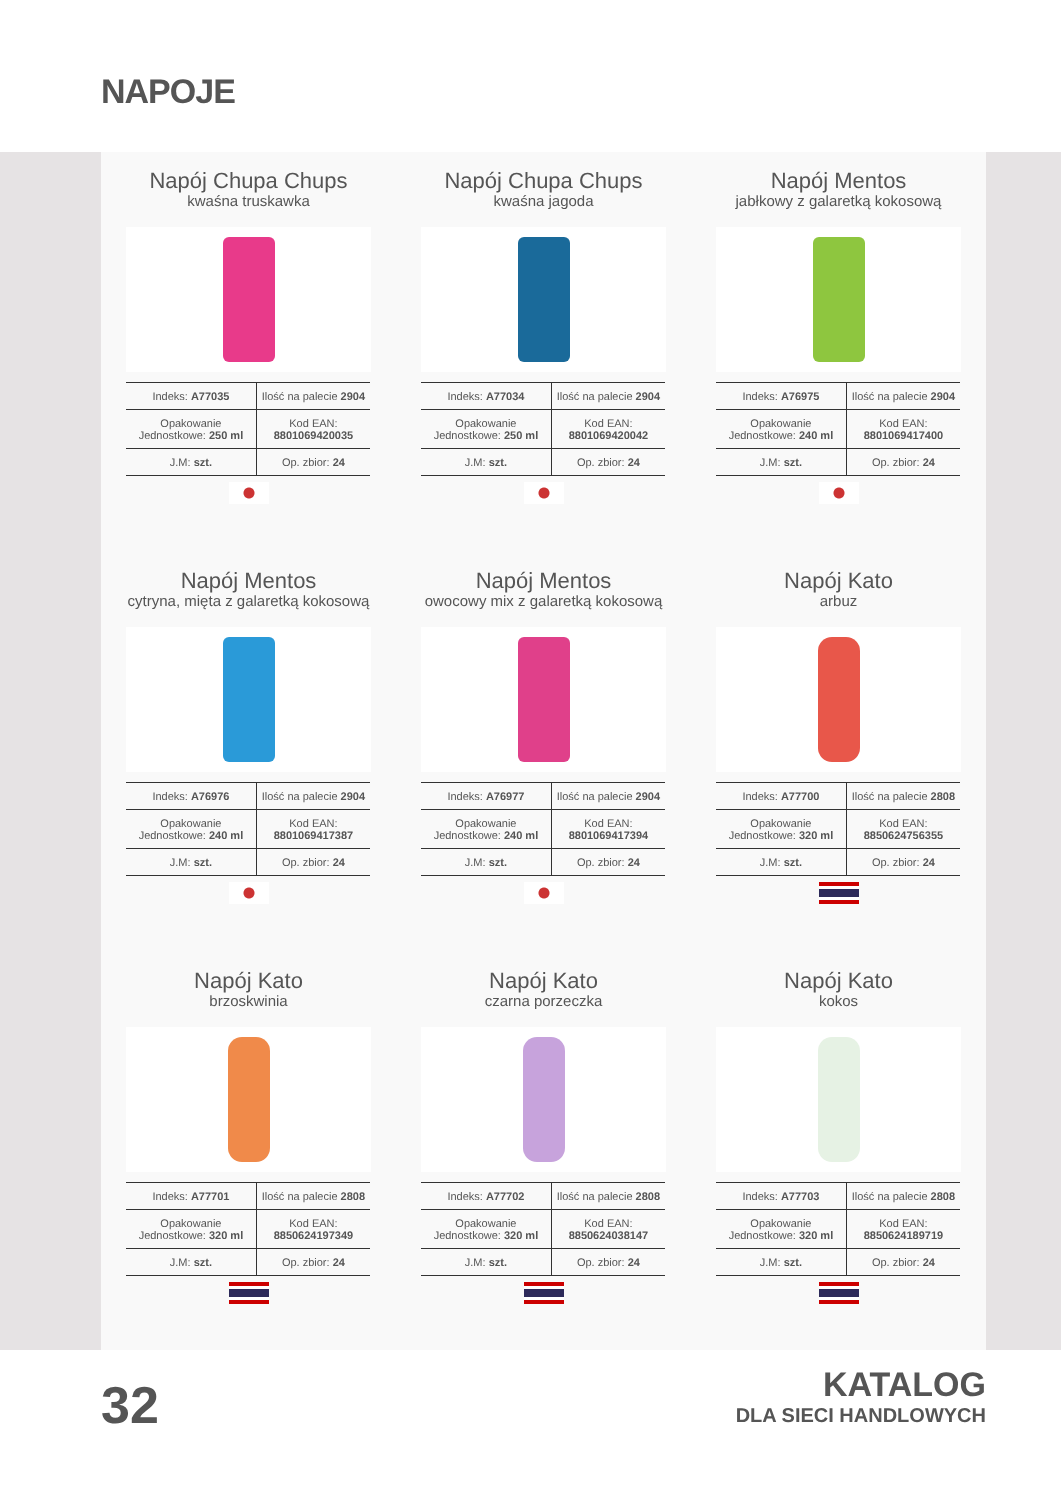NAPOJE
Napój Chupa Chups
kwaśna truskawka
| Indeks: A77035 | Ilość na palecie 2904 |
| Opakowanie Jednostkowe: 250 ml | Kod EAN: 8801069420035 |
| J.M: szt. | Op. zbior: 24 |
Napój Chupa Chups
kwaśna jagoda
| Indeks: A77034 | Ilość na palecie 2904 |
| Opakowanie Jednostkowe: 250 ml | Kod EAN: 8801069420042 |
| J.M: szt. | Op. zbior: 24 |
Napój Mentos
jabłkowy z galaretką kokosową
| Indeks: A76975 | Ilość na palecie 2904 |
| Opakowanie Jednostkowe: 240 ml | Kod EAN: 8801069417400 |
| J.M: szt. | Op. zbior: 24 |
Napój Mentos
cytryna, mięta z galaretką kokosową
| Indeks: A76976 | Ilość na palecie 2904 |
| Opakowanie Jednostkowe: 240 ml | Kod EAN: 8801069417387 |
| J.M: szt. | Op. zbior: 24 |
Napój Mentos
owocowy mix z galaretką kokosową
| Indeks: A76977 | Ilość na palecie 2904 |
| Opakowanie Jednostkowe: 240 ml | Kod EAN: 8801069417394 |
| J.M: szt. | Op. zbior: 24 |
Napój Kato
arbuz
| Indeks: A77700 | Ilość na palecie 2808 |
| Opakowanie Jednostkowe: 320 ml | Kod EAN: 8850624756355 |
| J.M: szt. | Op. zbior: 24 |
Napój Kato
brzoskwinia
| Indeks: A77701 | Ilość na palecie 2808 |
| Opakowanie Jednostkowe: 320 ml | Kod EAN: 8850624197349 |
| J.M: szt. | Op. zbior: 24 |
Napój Kato
czarna porzeczka
| Indeks: A77702 | Ilość na palecie 2808 |
| Opakowanie Jednostkowe: 320 ml | Kod EAN: 8850624038147 |
| J.M: szt. | Op. zbior: 24 |
Napój Kato
kokos
| Indeks: A77703 | Ilość na palecie 2808 |
| Opakowanie Jednostkowe: 320 ml | Kod EAN: 8850624189719 |
| J.M: szt. | Op. zbior: 24 |
32
KATALOG
DLA SIECI HANDLOWYCH